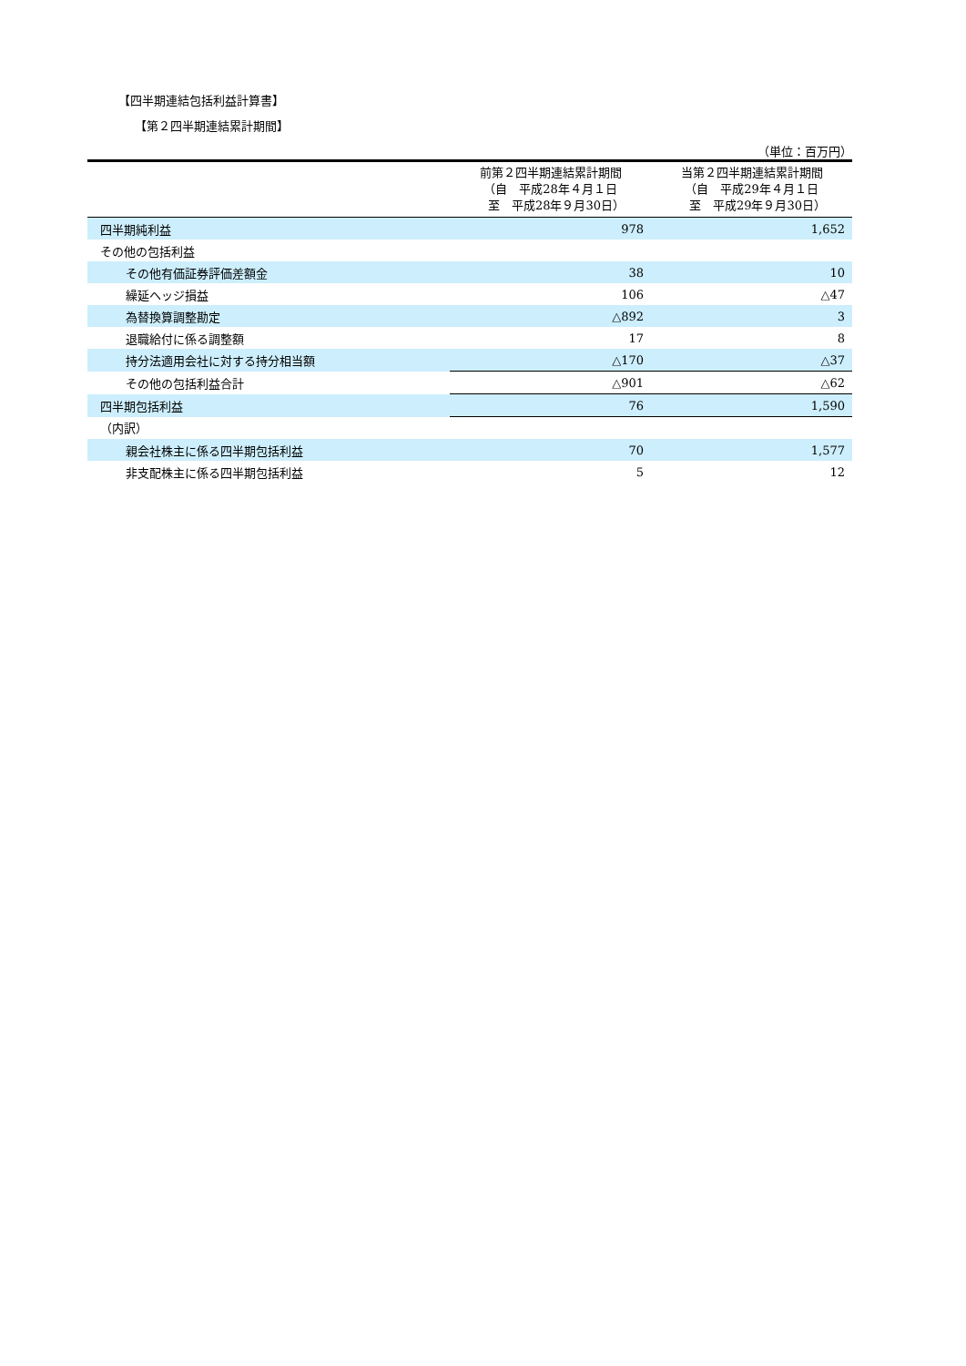【四半期連結包括利益計算書】
【第２四半期連結累計期間】
（単位：百万円）
| | 前第２四半期連結累計期間 （自 平成28年４月１日 至 平成28年９月30日） | 当第２四半期連結累計期間 （自 平成29年４月１日 至 平成29年９月30日） |
| --- | --- | --- |
| 四半期純利益 | 978 | 1,652 |
| その他の包括利益 | | |
| その他有価証券評価差額金 | 38 | 10 |
| 繰延ヘッジ損益 | 106 | △47 |
| 為替換算調整勘定 | △892 | 3 |
| 退職給付に係る調整額 | 17 | 8 |
| 持分法適用会社に対する持分相当額 | △170 | △37 |
| その他の包括利益合計 | △901 | △62 |
| 四半期包括利益 | 76 | 1,590 |
| （内訳） | | |
| 親会社株主に係る四半期包括利益 | 70 | 1,577 |
| 非支配株主に係る四半期包括利益 | 5 | 12 |